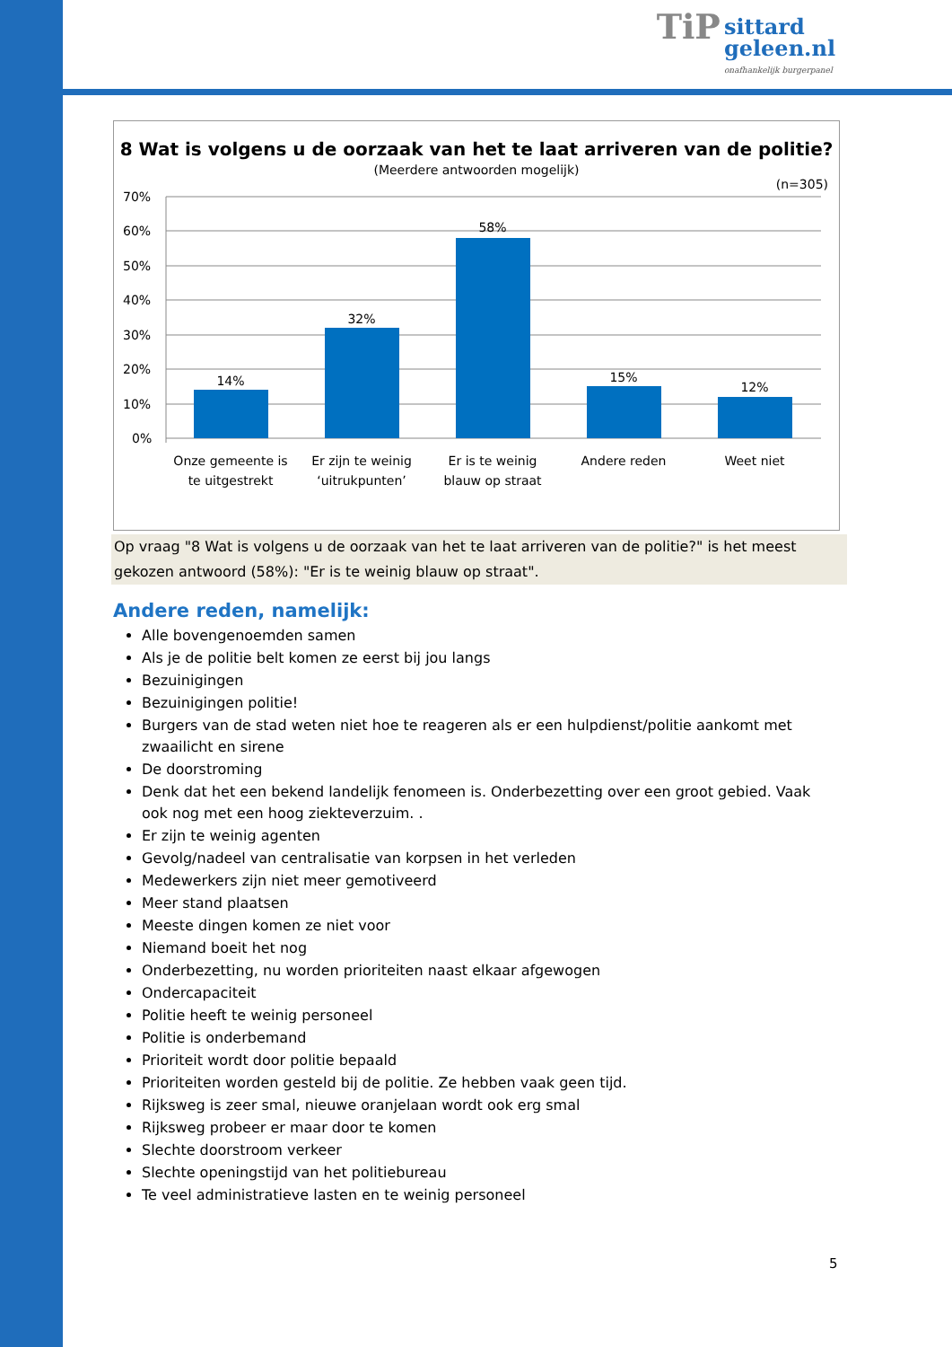TiP sittard
geleen.nl onafhankelijk burgerpanel
8 Wat is volgens u de oorzaak van het te laat arriveren van de politie?
(Meerdere antwoorden mogelijk)
(n=305)
70%
60%
50%
40%
30%
20%
10%
0%
14%
32%
58%
15%
12%
Onze gemeente is
te uitgestrekt
Er zijn te weinig
‘uitrukpunten’
Er is te weinig
blauw op straat
Andere reden
Weet niet
Op vraag "8 Wat is volgens u de oorzaak van het te laat arriveren van de politie?" is het meest gekozen antwoord (58%): "Er is te weinig blauw op straat".
Andere reden, namelijk:
Alle bovengenoemden samen
Als je de politie belt komen ze eerst bij jou langs
Bezuinigingen
Bezuinigingen politie!
Burgers van de stad weten niet hoe te reageren als er een hulpdienst/politie aankomt met zwaailicht en sirene
De doorstroming
Denk dat het een bekend landelijk fenomeen is. Onderbezetting over een groot gebied. Vaak ook nog met een hoog ziekteverzuim. .
Er zijn te weinig agenten
Gevolg/nadeel van centralisatie van korpsen in het verleden
Medewerkers zijn niet meer gemotiveerd
Meer stand plaatsen
Meeste dingen komen ze niet voor
Niemand boeit het nog
Onderbezetting, nu worden prioriteiten naast elkaar afgewogen
Ondercapaciteit
Politie heeft te weinig personeel
Politie is onderbemand
Prioriteit wordt door politie bepaald
Prioriteiten worden gesteld bij de politie. Ze hebben vaak geen tijd.
Rijksweg is zeer smal, nieuwe oranjelaan wordt ook erg smal
Rijksweg probeer er maar door te komen
Slechte doorstroom verkeer
Slechte openingstijd van het politiebureau
Te veel administratieve lasten en te weinig personeel
5